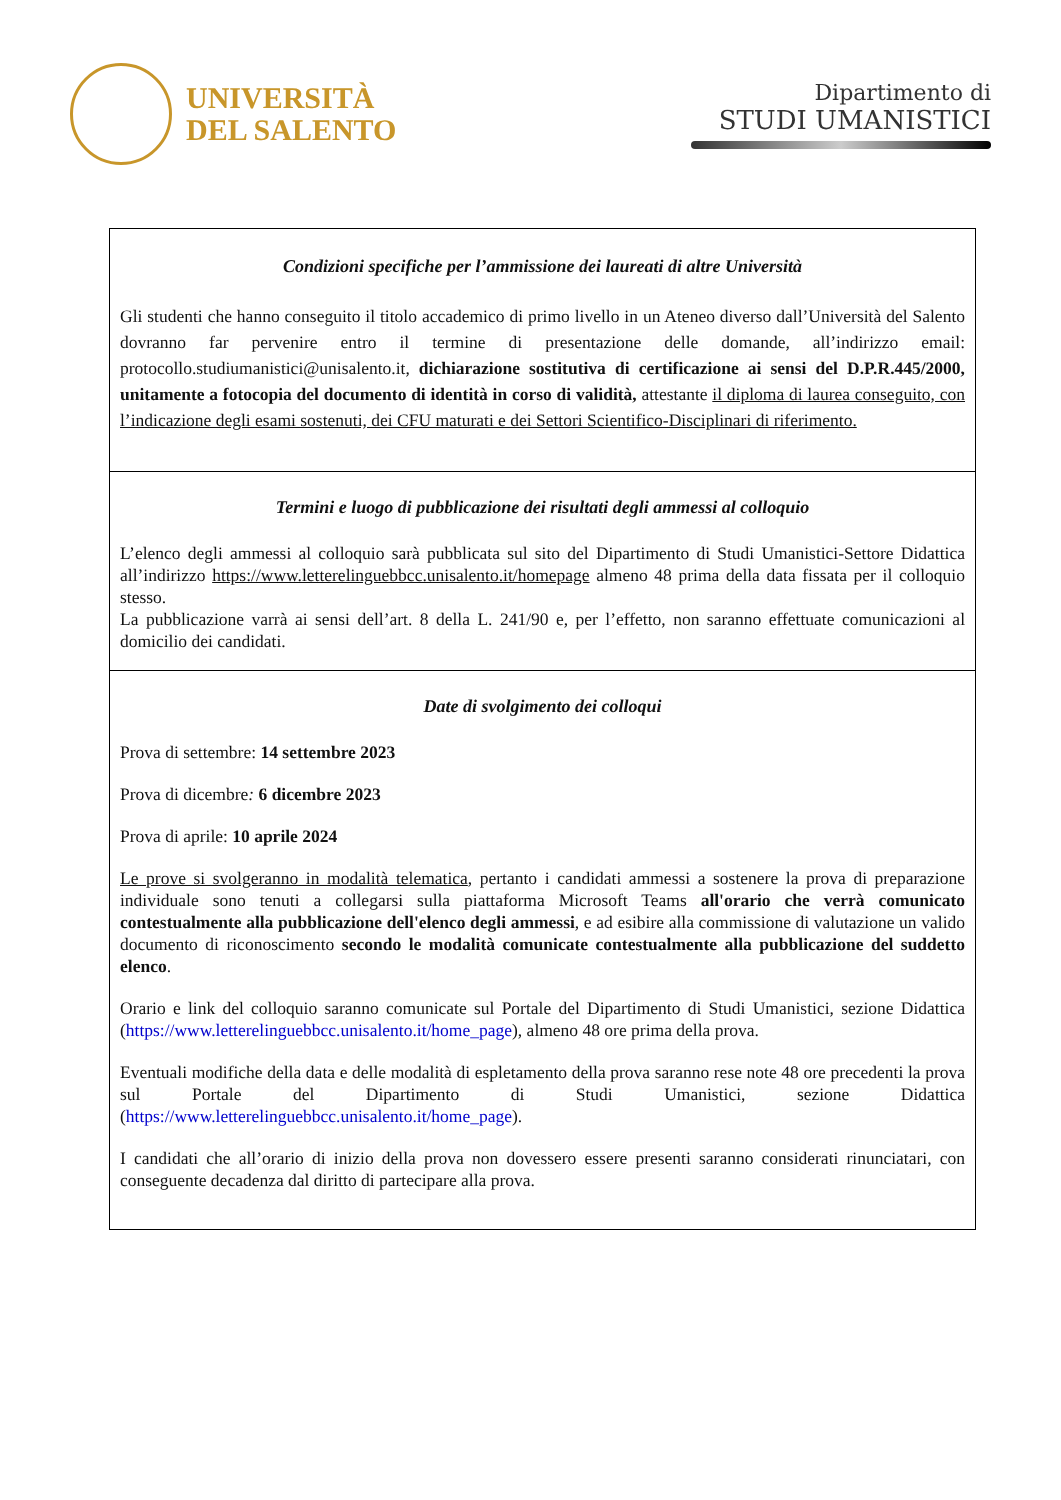UNIVERSITÀ
DEL SALENTO
Dipartimento di
STUDI UMANISTICI
| Condizioni specifiche per l’ammissione dei laureati di altre Università Gli studenti che hanno conseguito il titolo accademico di primo livello in un Ateneo diverso dall’Università del Salento dovranno far pervenire entro il termine di presentazione delle domande, all’indirizzo email: protocollo.studiumanistici@unisalento.it, dichiarazione sostitutiva di certificazione ai sensi del D.P.R.445/2000, unitamente a fotocopia del documento di identità in corso di validità, attestante il diploma di laurea conseguito, con l’indicazione degli esami sostenuti, dei CFU maturati e dei Settori Scientifico-Disciplinari di riferimento. |
| Termini e luogo di pubblicazione dei risultati degli ammessi al colloquio L’elenco degli ammessi al colloquio sarà pubblicata sul sito del Dipartimento di Studi Umanistici-Settore Didattica all’indirizzo https://www.letterelinguebbcc.unisalento.it/homepage almeno 48 prima della data fissata per il colloquio stesso. La pubblicazione varrà ai sensi dell’art. 8 della L. 241/90 e, per l’effetto, non saranno effettuate comunicazioni al domicilio dei candidati. |
| Date di svolgimento dei colloqui Prova di settembre: 14 settembre 2023 Prova di dicembre : 6 dicembre 2023 Prova di aprile: 10 aprile 2024 Le prove si svolgeranno in modalità telematica , pertanto i candidati ammessi a sostenere la prova di preparazione individuale sono tenuti a collegarsi sulla piattaforma Microsoft Teams all'orario che verrà comunicato contestualmente alla pubblicazione dell'elenco degli ammessi , e ad esibire alla commissione di valutazione un valido documento di riconoscimento secondo le modalità comunicate contestualmente alla pubblicazione del suddetto elenco . Orario e link del colloquio saranno comunicate sul Portale del Dipartimento di Studi Umanistici, sezione Didattica ( https://www.letterelinguebbcc.unisalento.it/home_page ), almeno 48 ore prima della prova. Eventuali modifiche della data e delle modalità di espletamento della prova saranno rese note 48 ore precedenti la prova sul Portale del Dipartimento di Studi Umanistici, sezione Didattica ( https://www.letterelinguebbcc.unisalento.it/home_page ). I candidati che all’orario di inizio della prova non dovessero essere presenti saranno considerati rinunciatari, con conseguente decadenza dal diritto di partecipare alla prova. |